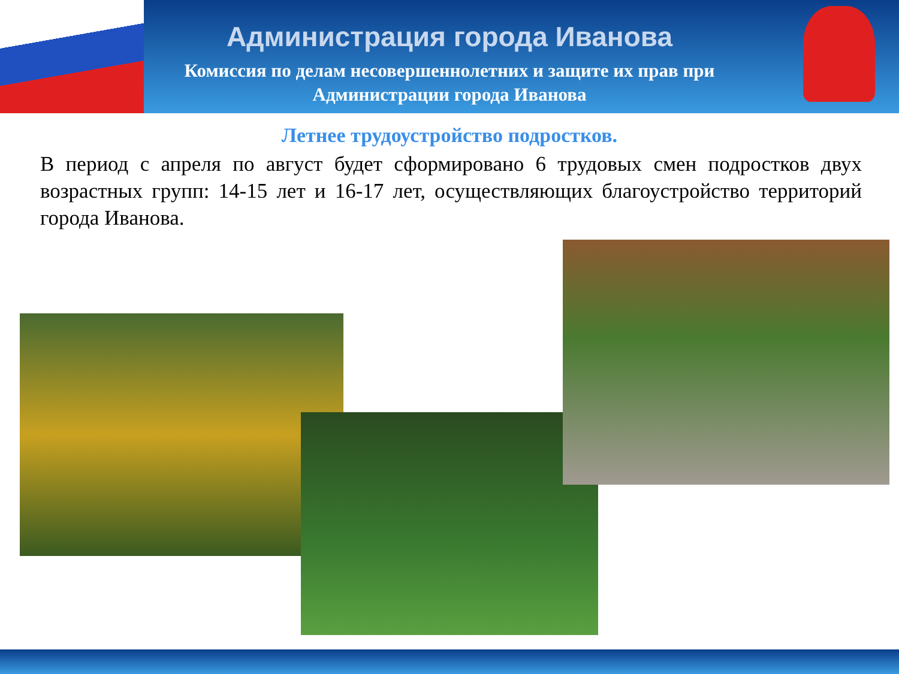Администрация города Иванова
Комиссия по делам несовершеннолетних и защите их прав при
Администрации города Иванова
Летнее трудоустройство подростков.
В период с апреля по август будет сформировано 6 трудовых смен подростков двух возрастных групп: 14-15 лет и 16-17 лет, осуществляющих благоустройство территорий города Иванова.